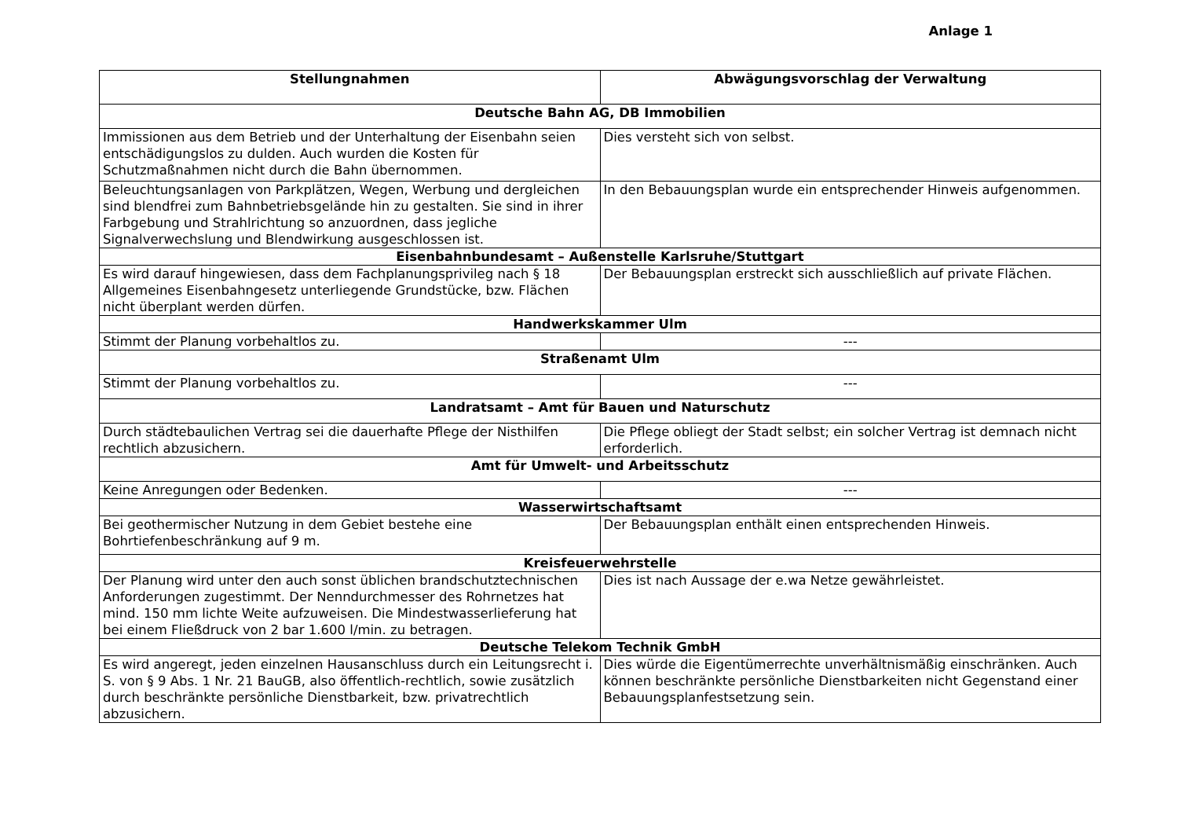Anlage 1
| Stellungnahmen | Abwägungsvorschlag der Verwaltung |
| --- | --- |
| Deutsche Bahn AG, DB Immobilien | |
| Immissionen aus dem Betrieb und der Unterhaltung der Eisenbahn seien entschädigungslos zu dulden. Auch wurden die Kosten für Schutzmaßnahmen nicht durch die Bahn übernommen. | Dies versteht sich von selbst. |
| Beleuchtungsanlagen von Parkplätzen, Wegen, Werbung und dergleichen sind blendfrei zum Bahnbetriebsgelände hin zu gestalten. Sie sind in ihrer Farbgebung und Strahlrichtung so anzuordnen, dass jegliche Signalverwechslung und Blendwirkung ausgeschlossen ist. | In den Bebauungsplan wurde ein entsprechender Hinweis aufgenommen. |
| Eisenbahnbundesamt – Außenstelle Karlsruhe/Stuttgart | |
| Es wird darauf hingewiesen, dass dem Fachplanungsprivileg nach § 18 Allgemeines Eisenbahngesetz unterliegende Grundstücke, bzw. Flächen nicht überplant werden dürfen. | Der Bebauungsplan erstreckt sich ausschließlich auf private Flächen. |
| Handwerkskammer Ulm | |
| Stimmt der Planung vorbehaltlos zu. | --- |
| Straßenamt Ulm | |
| Stimmt der Planung vorbehaltlos zu. | --- |
| Landratsamt – Amt für Bauen und Naturschutz | |
| Durch städtebaulichen Vertrag sei die dauerhafte Pflege der Nisthilfen rechtlich abzusichern. | Die Pflege obliegt der Stadt selbst; ein solcher Vertrag ist demnach nicht erforderlich. |
| Amt für Umwelt- und Arbeitsschutz | |
| Keine Anregungen oder Bedenken. | --- |
| Wasserwirtschaftsamt | |
| Bei geothermischer Nutzung in dem Gebiet bestehe eine Bohrtiefenbeschränkung auf 9 m. | Der Bebauungsplan enthält einen entsprechenden Hinweis. |
| Kreisfeuerwehrstelle | |
| Der Planung wird unter den auch sonst üblichen brandschutztechnischen Anforderungen zugestimmt. Der Nenndurchmesser des Rohrnetzes hat mind. 150 mm lichte Weite aufzuweisen. Die Mindestwasserlieferung hat bei einem Fließdruck von 2 bar 1.600 l/min. zu betragen. | Dies ist nach Aussage der e.wa Netze gewährleistet. |
| Deutsche Telekom Technik GmbH | |
| Es wird angeregt, jeden einzelnen Hausanschluss durch ein Leitungsrecht i. S. von § 9 Abs. 1 Nr. 21 BauGB, also öffentlich-rechtlich, sowie zusätzlich durch beschränkte persönliche Dienstbarkeit, bzw. privatrechtlich abzusichern. | Dies würde die Eigentümerrechte unverhältnismäßig einschränken. Auch können beschränkte persönliche Dienstbarkeiten nicht Gegenstand einer Bebauungsplanfestsetzung sein. |